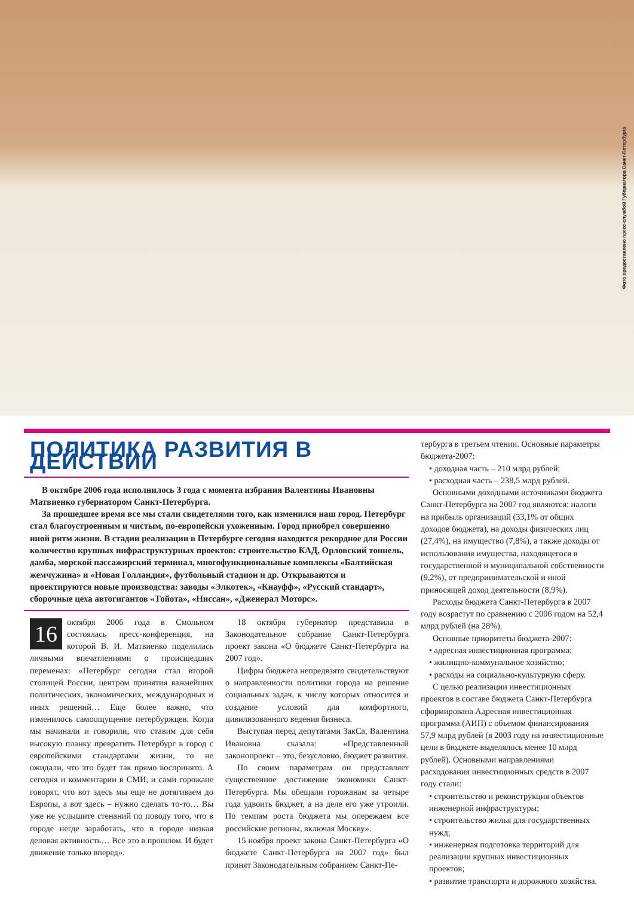Фото предоставлено пресс-службой Губернатора Санкт-Петербурга
ПОЛИТИКА РАЗВИТИЯ В ДЕЙСТВИИ
В октябре 2006 года исполнилось 3 года с момента избрания Валентины Ивановны Матвиенко губернатором Санкт-Петербурга.
За прошедшее время все мы стали свидетелями того, как изменился наш город. Петербург стал благоустроенным и чистым, по-европейски ухоженным. Город приобрел совершенно иной ритм жизни. В стадии реализации в Петербурге сегодня находится рекордное для России количество крупных инфраструктурных проектов: строительство КАД, Орловский тоннель, дамба, морской пассажирский терминал, многофункциональные комплексы «Балтийская жемчужина» и «Новая Голландия», футбольный стадион и др. Открываются и проектируются новые производства: заводы «Элкотек», «Кнауфф», «Русский стандарт», сборочные цеха автогигантов «Тойота», «Ниссан», «Дженерал Моторс».
16 октября 2006 года в Смольном состоялась пресс-конференция, на которой В. И. Матвиенко поделилась личными впечатлениями о происшедших переменах: «Петербург сегодня стал второй столицей России, центром принятия важнейших политических, экономических, международных и иных решений… Еще более важно, что изменилось самоощущение петербуржцев. Когда мы начинали и говорили, что ставим для себя высокую планку превратить Петербург в город с европейскими стандартами жизни, то не ожидали, что это будет так прямо воспринято. А сегодня и комментарии в СМИ, и сами горожане говорят, что вот здесь мы еще не дотягиваем до Европы, а вот здесь – нужно сделать то-то… Вы уже не услышите стенаний по поводу того, что в городе негде заработать, что в городе низкая деловая активность… Все это в прошлом. И будет движение только вперед».
18 октября губернатор представила в Законодательное собрание Санкт-Петербурга проект закона «О бюджете Санкт-Петербурга на 2007 год».
Цифры бюджета непредвзято свидетельствуют о направленности политики города на решение социальных задач, к числу которых относится и создание условий для комфортного, цивилизованного ведения бизнеса.
Выступая перед депутатами ЗакСа, Валентина Ивановна сказала: «Представленный законопроект – это, безусловно, бюджет развития.
По своим параметрам он представляет существенное достижение экономики Санкт-Петербурга. Мы обещали горожанам за четыре года удвоить бюджет, а на деле его уже утроили. По темпам роста бюджета мы опережаем все российские регионы, включая Москву».
15 ноября проект закона Санкт-Петербурга «О бюджете Санкт-Петербурга на 2007 год» был принят Законодательным собранием Санкт-Пе-
тербурга в третьем чтении. Основные параметры бюджета-2007:
• доходная часть – 210 млрд рублей;
• расходная часть – 238,5 млрд рублей.
Основными доходными источниками бюджета Санкт-Петербурга на 2007 год являются: налоги на прибыль организаций (33,1% от общих доходов бюджета), на доходы физических лиц (27,4%), на имущество (7,8%), а также доходы от использования имущества, находящегося в государственной и муниципальной собственности (9,2%), от предпринимательской и иной приносящей доход деятельности (8,9%).
Расходы бюджета Санкт-Петербурга в 2007 году возрастут по сравнению с 2006 годом на 52,4 млрд рублей (на 28%).
Основные приоритеты бюджета-2007:
• адресная инвестиционная программа;
• жилищно-коммунальное хозяйство;
• расходы на социально-культурную сферу.
С целью реализации инвестиционных проектов в составе бюджета Санкт-Петербурга сформирована Адресная инвестиционная программа (АИП) с объемом финансирования 57,9 млрд рублей (в 2003 году на инвестиционные цели в бюджете выделялось менее 10 млрд рублей). Основными направлениями расходования инвестиционных средств в 2007 году стали:
• строительство и реконструкция объектов инженерной инфраструктуры;
• строительство жилья для государственных нужд;
• инженерная подготовка территорий для реализации крупных инвестиционных проектов;
• развитие транспорта и дорожного хозяйства.